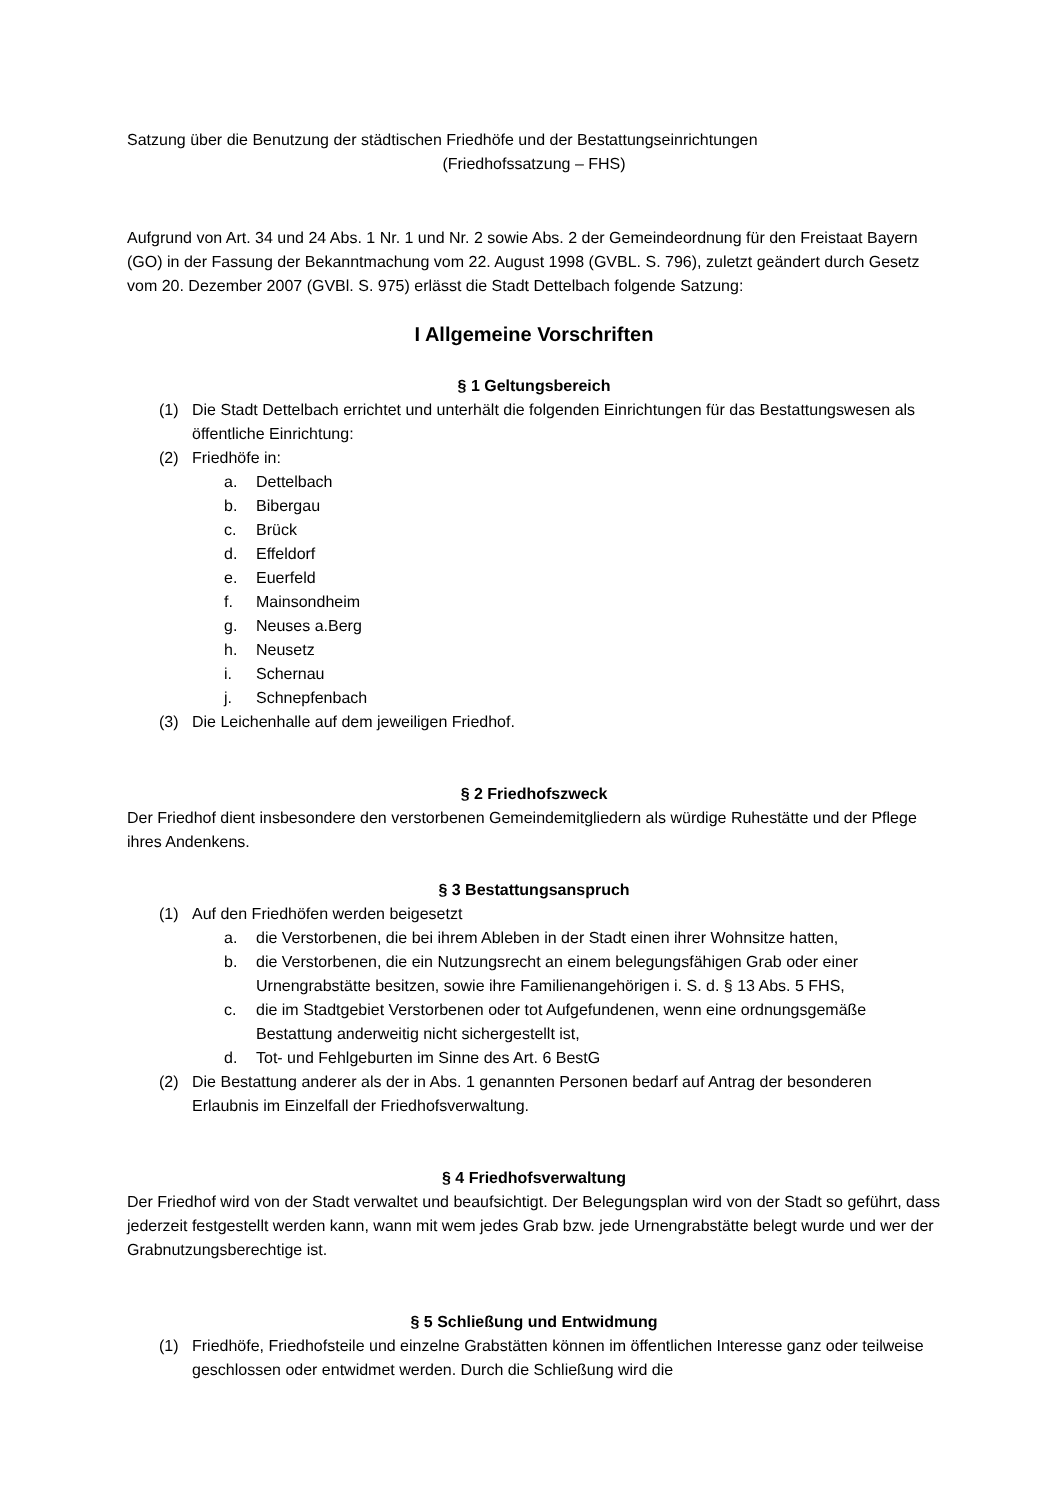Satzung über die Benutzung der städtischen Friedhöfe und der Bestattungseinrichtungen
(Friedhofssatzung – FHS)
Aufgrund von Art. 34 und 24 Abs. 1 Nr. 1 und Nr. 2 sowie Abs. 2 der Gemeindeordnung für den Freistaat Bayern (GO) in der Fassung der Bekanntmachung vom 22. August 1998 (GVBL. S. 796), zuletzt geändert durch Gesetz vom 20. Dezember 2007 (GVBl. S. 975) erlässt die Stadt Dettelbach folgende Satzung:
I Allgemeine Vorschriften
§ 1 Geltungsbereich
(1) Die Stadt Dettelbach errichtet und unterhält die folgenden Einrichtungen für das Bestattungswesen als öffentliche Einrichtung:
(2) Friedhöfe in:
a. Dettelbach
b. Bibergau
c. Brück
d. Effeldorf
e. Euerfeld
f. Mainsondheim
g. Neuses a.Berg
h. Neusetz
i. Schernau
j. Schnepfenbach
(3) Die Leichenhalle auf dem jeweiligen Friedhof.
§ 2 Friedhofszweck
Der Friedhof dient insbesondere den verstorbenen Gemeindemitgliedern als würdige Ruhestätte und der Pflege ihres Andenkens.
§ 3 Bestattungsanspruch
(1) Auf den Friedhöfen werden beigesetzt
a. die Verstorbenen, die bei ihrem Ableben in der Stadt einen ihrer Wohnsitze hatten,
b. die Verstorbenen, die ein Nutzungsrecht an einem belegungsfähigen Grab oder einer Urnengrabstätte besitzen, sowie ihre Familienangehörigen i. S. d. § 13 Abs. 5 FHS,
c. die im Stadtgebiet Verstorbenen oder tot Aufgefundenen, wenn eine ordnungsgemäße Bestattung anderweitig nicht sichergestellt ist,
d. Tot- und Fehlgeburten im Sinne des Art. 6 BestG
(2) Die Bestattung anderer als der in Abs. 1 genannten Personen bedarf auf Antrag der besonderen Erlaubnis im Einzelfall der Friedhofsverwaltung.
§ 4 Friedhofsverwaltung
Der Friedhof wird von der Stadt verwaltet und beaufsichtigt. Der Belegungsplan wird von der Stadt so geführt, dass jederzeit festgestellt werden kann, wann mit wem jedes Grab bzw. jede Urnengrabstätte belegt wurde und wer der Grabnutzungsberechtige ist.
§ 5 Schließung und Entwidmung
(1) Friedhöfe, Friedhofsteile und einzelne Grabstätten können im öffentlichen Interesse ganz oder teilweise geschlossen oder entwidmet werden. Durch die Schließung wird die